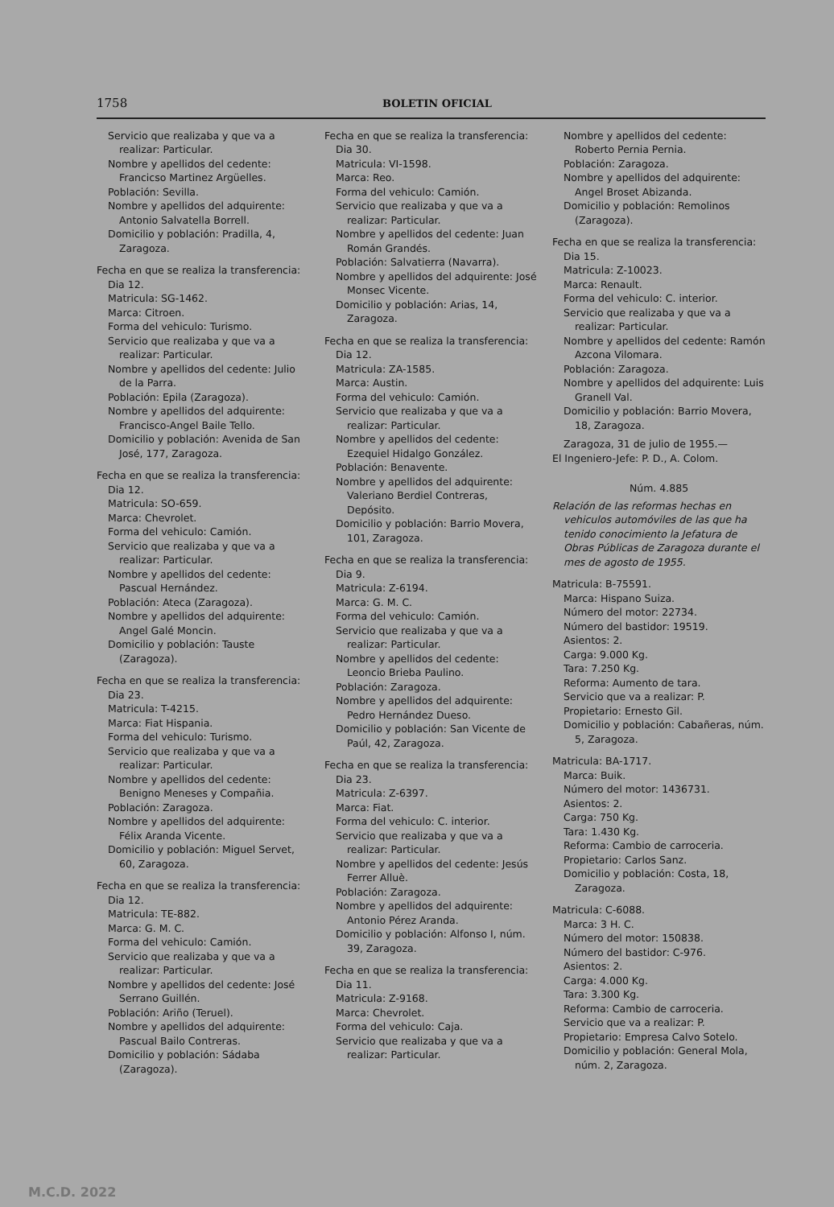1758 BOLETIN OFICIAL
Servicio que realizaba y que va a realizar: Particular.
Nombre y apellidos del cedente: Francicso Martinez Argüelles.
Población: Sevilla.
Nombre y apellidos del adquirente: Antonio Salvatella Borrell.
Domicilio y población: Pradilla, 4, Zaragoza.
Fecha en que se realiza la transferencia: Dia 12.
Matricula: SG-1462.
Marca: Citroen.
Forma del vehiculo: Turismo.
Servicio que realizaba y que va a realizar: Particular.
Nombre y apellidos del cedente: Julio de la Parra.
Población: Epila (Zaragoza).
Nombre y apellidos del adquirente: Francisco-Angel Baile Tello.
Domicilio y población: Avenida de San José, 177, Zaragoza.
Fecha en que se realiza la transferencia: Dia 12.
Matricula: SO-659.
Marca: Chevrolet.
Forma del vehiculo: Camión.
Servicio que realizaba y que va a realizar: Particular.
Nombre y apellidos del cedente: Pascual Hernández.
Población: Ateca (Zaragoza).
Nombre y apellidos del adquirente: Angel Galé Moncin.
Domicilio y población: Tauste (Zaragoza).
Fecha en que se realiza la transferencia: Dia 23.
Matricula: T-4215.
Marca: Fiat Hispania.
Forma del vehiculo: Turismo.
Servicio que realizaba y que va a realizar: Particular.
Nombre y apellidos del cedente: Benigno Meneses y Compañia.
Población: Zaragoza.
Nombre y apellidos del adquirente: Félix Aranda Vicente.
Domicilio y población: Miguel Servet, 60, Zaragoza.
Fecha en que se realiza la transferencia: Dia 12.
Matricula: TE-882.
Marca: G. M. C.
Forma del vehiculo: Camión.
Servicio que realizaba y que va a realizar: Particular.
Nombre y apellidos del cedente: José Serrano Guillén.
Población: Ariño (Teruel).
Nombre y apellidos del adquirente: Pascual Bailo Contreras.
Domicilio y población: Sádaba (Zaragoza).
Fecha en que se realiza la transferencia: Dia 30.
Matricula: VI-1598.
Marca: Reo.
Forma del vehiculo: Camión.
Servicio que realizaba y que va a realizar: Particular.
Nombre y apellidos del cedente: Juan Román Grandés.
Población: Salvatierra (Navarra).
Nombre y apellidos del adquirente: José Monsec Vicente.
Domicilio y población: Arias, 14, Zaragoza.
Fecha en que se realiza la transferencia: Dia 12.
Matricula: ZA-1585.
Marca: Austin.
Forma del vehiculo: Camión.
Servicio que realizaba y que va a realizar: Particular.
Nombre y apellidos del cedente: Ezequiel Hidalgo González.
Población: Benavente.
Nombre y apellidos del adquirente: Valeriano Berdiel Contreras, Depósito.
Domicilio y población: Barrio Movera, 101, Zaragoza.
Fecha en que se realiza la transferencia: Dia 9.
Matricula: Z-6194.
Marca: G. M. C.
Forma del vehiculo: Camión.
Servicio que realizaba y que va a realizar: Particular.
Nombre y apellidos del cedente: Leoncio Brieba Paulino.
Población: Zaragoza.
Nombre y apellidos del adquirente: Pedro Hernández Dueso.
Domicilio y población: San Vicente de Paúl, 42, Zaragoza.
Fecha en que se realiza la transferencia: Dia 23.
Matricula: Z-6397.
Marca: Fiat.
Forma del vehiculo: C. interior.
Servicio que realizaba y que va a realizar: Particular.
Nombre y apellidos del cedente: Jesús Ferrer Alluè.
Población: Zaragoza.
Nombre y apellidos del adquirente: Antonio Pérez Aranda.
Domicilio y población: Alfonso I, núm. 39, Zaragoza.
Fecha en que se realiza la transferencia: Dia 11.
Matricula: Z-9168.
Marca: Chevrolet.
Forma del vehiculo: Caja.
Servicio que realizaba y que va a realizar: Particular.
Nombre y apellidos del cedente: Roberto Pernia Pernia.
Población: Zaragoza.
Nombre y apellidos del adquirente: Angel Broset Abizanda.
Domicilio y población: Remolinos (Zaragoza).
Fecha en que se realiza la transferencia: Dia 15.
Matricula: Z-10023.
Marca: Renault.
Forma del vehiculo: C. interior.
Servicio que realizaba y que va a realizar: Particular.
Nombre y apellidos del cedente: Ramón Azcona Vilomara.
Población: Zaragoza.
Nombre y apellidos del adquirente: Luis Granell Val.
Domicilio y población: Barrio Movera, 18, Zaragoza.
Zaragoza, 31 de julio de 1955.—
El Ingeniero-Jefe: P. D., A. Colom.
Núm. 4.885
Relación de las reformas hechas en vehiculos automóviles de las que ha tenido conocimiento la Jefatura de Obras Públicas de Zaragoza durante el mes de agosto de 1955.
Matricula: B-75591.
Marca: Hispano Suiza.
Número del motor: 22734.
Número del bastidor: 19519.
Asientos: 2.
Carga: 9.000 Kg.
Tara: 7.250 Kg.
Reforma: Aumento de tara.
Servicio que va a realizar: P.
Propietario: Ernesto Gil.
Domicilio y población: Cabañeras, núm. 5, Zaragoza.
Matricula: BA-1717.
Marca: Buik.
Número del motor: 1436731.
Asientos: 2.
Carga: 750 Kg.
Tara: 1.430 Kg.
Reforma: Cambio de carroceria.
Propietario: Carlos Sanz.
Domicilio y población: Costa, 18, Zaragoza.
Matricula: C-6088.
Marca: 3 H. C.
Número del motor: 150838.
Número del bastidor: C-976.
Asientos: 2.
Carga: 4.000 Kg.
Tara: 3.300 Kg.
Reforma: Cambio de carroceria.
Servicio que va a realizar: P.
Propietario: Empresa Calvo Sotelo.
Domicilio y población: General Mola, núm. 2, Zaragoza.
M.C.D. 2022